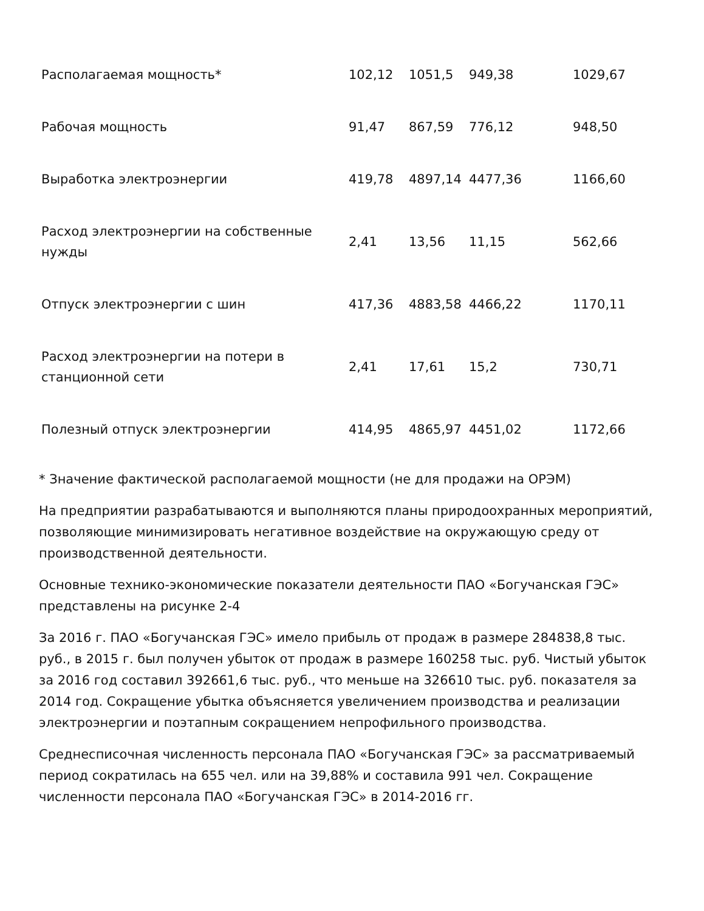| Располагаемая мощность* | 102,12 | 1051,5 | 949,38 | 1029,67 |
| Рабочая мощность | 91,47 | 867,59 | 776,12 | 948,50 |
| Выработка электроэнергии | 419,78 | 4897,14 | 4477,36 | 1166,60 |
| Расход электроэнергии на собственные нужды | 2,41 | 13,56 | 11,15 | 562,66 |
| Отпуск электроэнергии с шин | 417,36 | 4883,58 | 4466,22 | 1170,11 |
| Расход электроэнергии на потери в станционной сети | 2,41 | 17,61 | 15,2 | 730,71 |
| Полезный отпуск электроэнергии | 414,95 | 4865,97 | 4451,02 | 1172,66 |
* Значение фактической располагаемой мощности (не для продажи на ОРЭМ)
На предприятии разрабатываются и выполняются планы природоохранных мероприятий, позволяющие минимизировать негативное воздействие на окружающую среду от производственной деятельности.
Основные технико-экономические показатели деятельности ПАО «Богучанская ГЭС» представлены на рисунке 2-4
За 2016 г. ПАО «Богучанская ГЭС» имело прибыль от продаж в размере 284838,8 тыс. руб., в 2015 г. был получен убыток от продаж в размере 160258 тыс. руб. Чистый убыток за 2016 год составил 392661,6 тыс. руб., что меньше на 326610 тыс. руб. показателя за 2014 год. Сокращение убытка объясняется увеличением производства и реализации электроэнергии и поэтапным сокращением непрофильного производства.
Среднесписочная численность персонала ПАО «Богучанская ГЭС» за рассматриваемый период сократилась на 655 чел. или на 39,88% и составила 991 чел. Сокращение численности персонала ПАО «Богучанская ГЭС» в 2014-2016 гг.